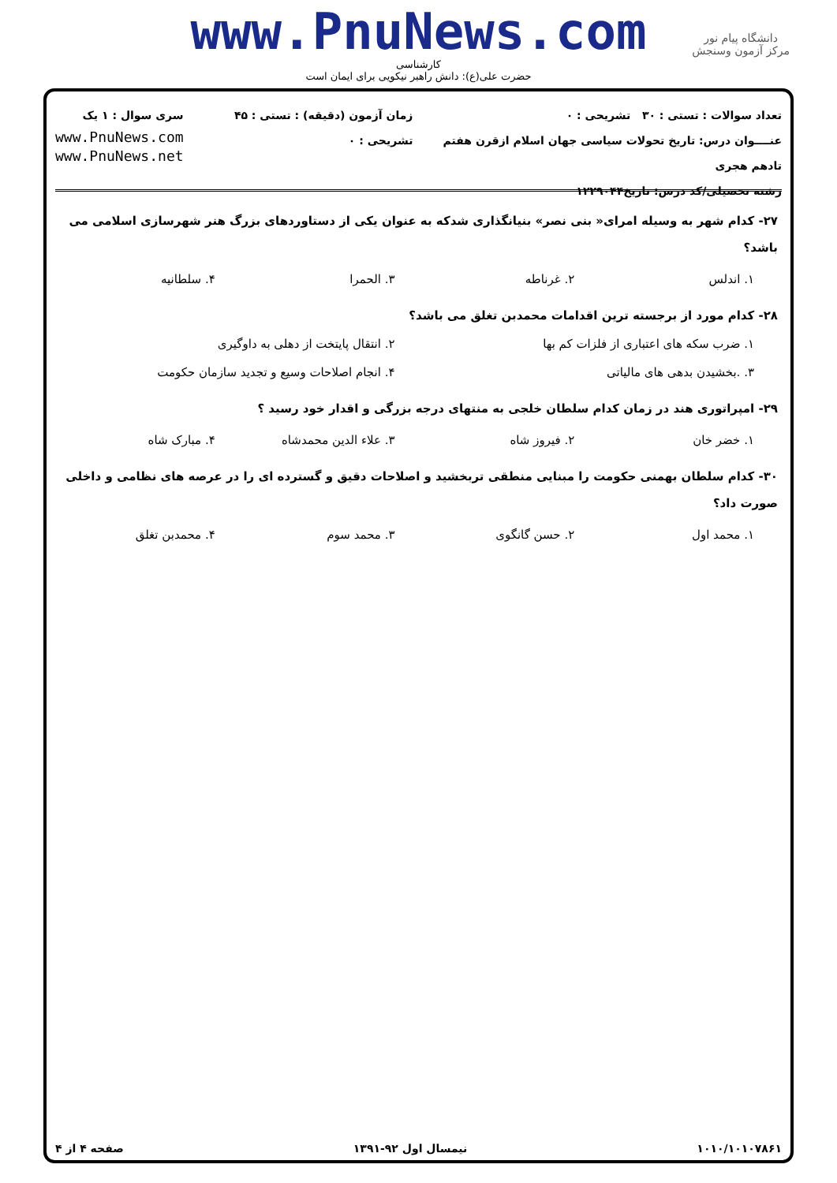www.PnuNews.com
کارشناسی
حضرت علی(ع): دانش راهبر نیکویی برای ایمان است
دانشگاه پیام نور
مرکز آزمون وسنجش
تعداد سوالات : تستی : ۳۰ تشریحی : ۰
عنــــوان درس: تاریخ تحولات سیاسی جهان اسلام ازقرن هفتم تادهم هجری
رشته تحصیلی/کد درس: تاریخ۱۲۲۹۰۴۴
زمان آزمون (دقیقه) : تستی : ۴۵ تشریحی : ۰
سری سوال : ۱ یک
www.PnuNews.com
www.PnuNews.net
۲۷- کدام شهر به وسیله امرای« بنی نصر» بنیانگذاری شدکه به عنوان یکی از دستاوردهای بزرگ هنر شهرسازی اسلامی می باشد؟
۱. اندلس ۲. غرناطه ۳. الحمرا ۴. سلطانیه
۲۸- کدام مورد از برجسته ترین اقدامات محمدبن تغلق می باشد؟
۱. ضرب سکه های اعتباری از فلزات کم بها ۲. انتقال پایتخت از دهلی به داوگیری ۳. .بخشیدن بدهی های مالیاتی ۴. انجام اصلاحات وسیع و تجدید سازمان حکومت
۲۹- امپراتوری هند در زمان کدام سلطان خلجی به منتهای درجه بزرگی و اقدار خود رسید ؟
۱. خضر خان ۲. فیروز شاه ۳. علاء الدین محمدشاه ۴. مبارک شاه
۳۰- کدام سلطان بهمنی حکومت را مبنایی منطقی تربخشید و اصلاحات دقیق و گسترده ای را در عرصه های نظامی و داخلی صورت داد؟
۱. محمد اول ۲. حسن گانگوی ۳. محمد سوم ۴. محمدبن تغلق
۱۰۱۰/۱۰۱۰۷۸۶۱ نیمسال اول ۹۲-۱۳۹۱ صفحه ۴ از ۴